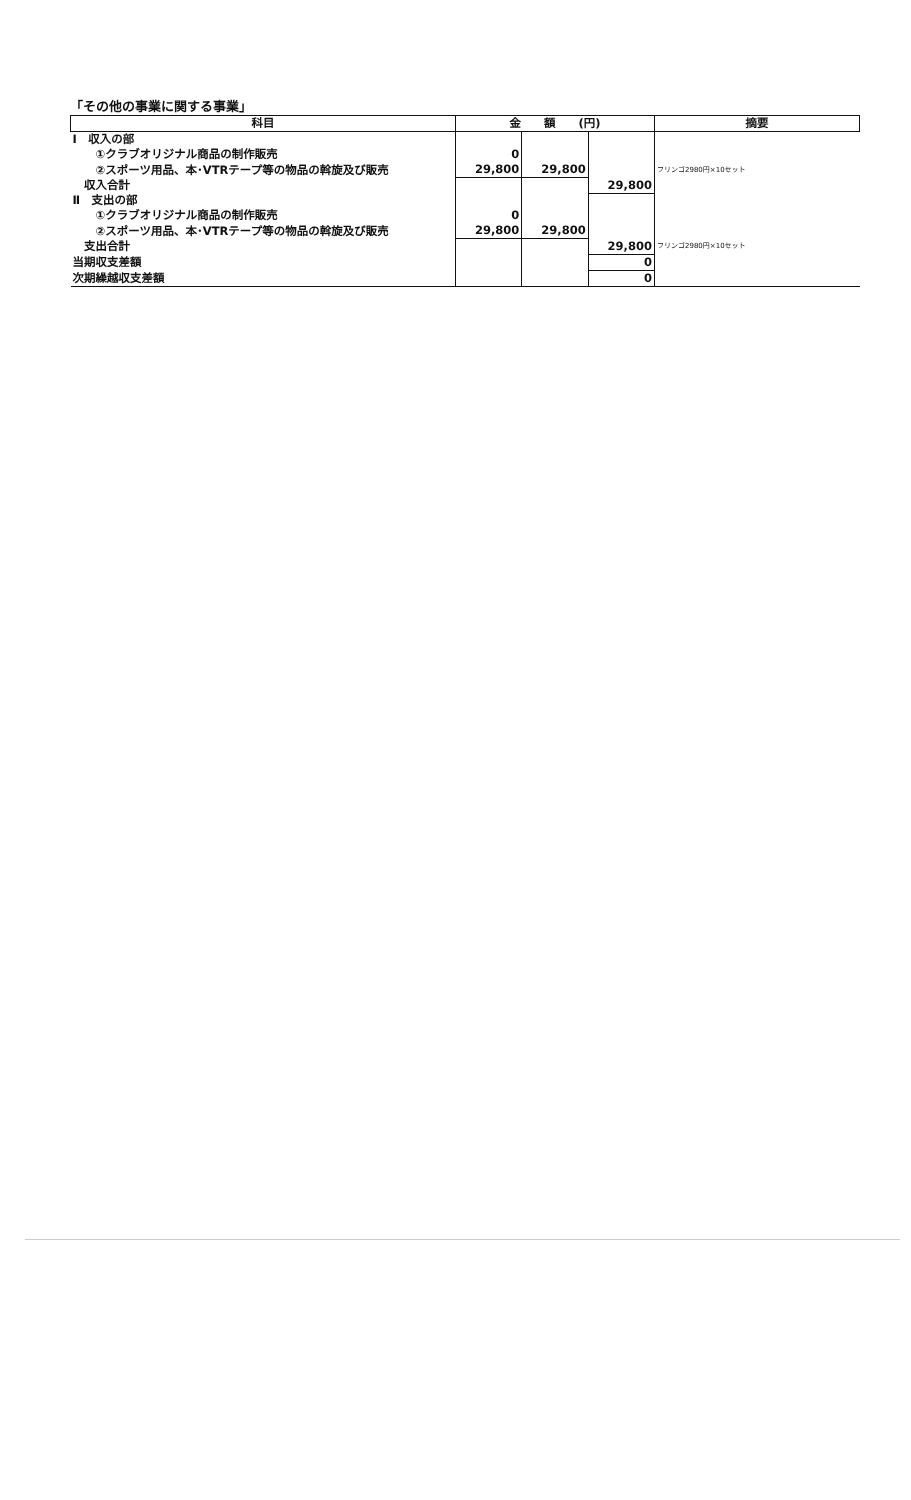「その他の事業に関する事業」
| 科目 | 金 額 (円) | | | 摘要 |
| --- | --- | --- | --- | --- |
| Ⅰ 収入の部 | | | | |
| ①クラブオリジナル商品の制作販売 | 0 | | | |
| ②スポーツ用品、本･VTRテープ等の物品の斡旋及び販売 | 29,800 | 29,800 | | フリンゴ2980円×10セット |
| 収入合計 | | | 29,800 | |
| Ⅱ 支出の部 | | | | |
| ①クラブオリジナル商品の制作販売 | 0 | | | |
| ②スポーツ用品、本･VTRテープ等の物品の斡旋及び販売 | 29,800 | 29,800 | | |
| 支出合計 | | | 29,800 | フリンゴ2980円×10セット |
| 当期収支差額 | | | 0 | |
| 次期繰越収支差額 | | | 0 | |